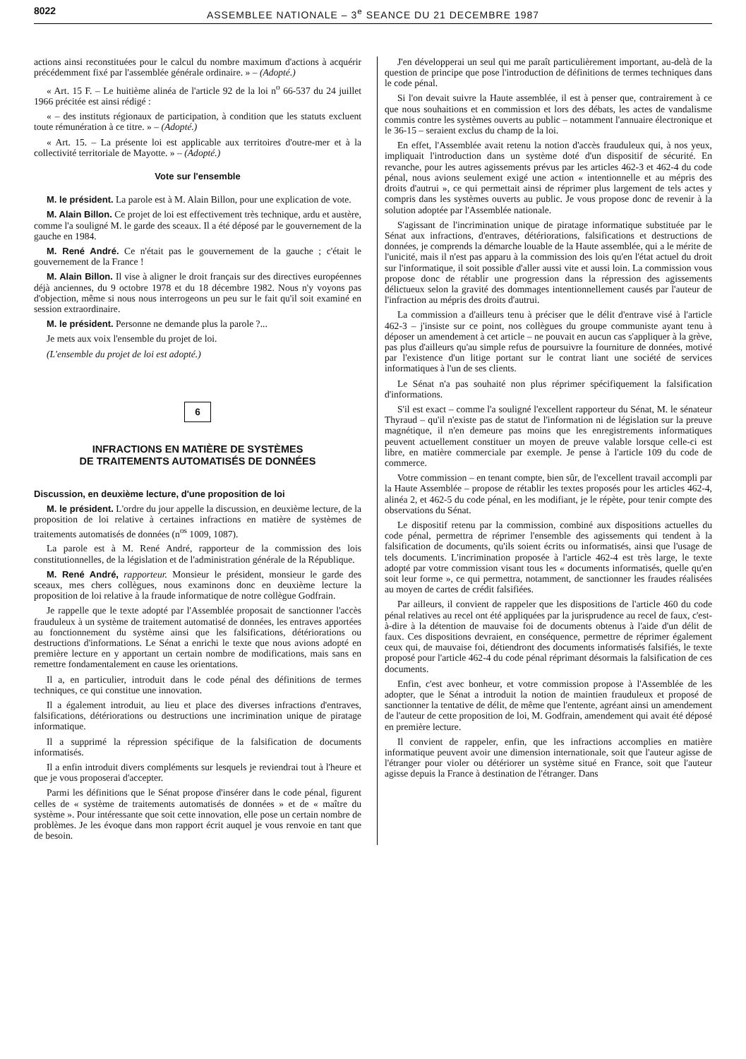8022 ASSEMBLEE NATIONALE – 3<sup>e</sup> SEANCE DU 21 DECEMBRE 1987
actions ainsi reconstituées pour le calcul du nombre maximum d'actions à acquérir précédemment fixé par l'assemblée générale ordinaire. » – (Adopté.)
« Art. 15 F. – Le huitième alinéa de l'article 92 de la loi n<sup>o</sup> 66-537 du 24 juillet 1966 précitée est ainsi rédigé :
« – des instituts régionaux de participation, à condition que les statuts excluent toute rémunération à ce titre. » – (Adopté.)
« Art. 15. – La présente loi est applicable aux territoires d'outre-mer et à la collectivité territoriale de Mayotte. » – (Adopté.)
Vote sur l'ensemble
M. le président. La parole est à M. Alain Billon, pour une explication de vote.
M. Alain Billon. Ce projet de loi est effectivement très technique, ardu et austère, comme l'a souligné M. le garde des sceaux. Il a été déposé par le gouvernement de la gauche en 1984.
M. René André. Ce n'était pas le gouvernement de la gauche ; c'était le gouvernement de la France !
M. Alain Billon. Il vise à aligner le droit français sur des directives européennes déjà anciennes, du 9 octobre 1978 et du 18 décembre 1982. Nous n'y voyons pas d'objection, même si nous nous interrogeons un peu sur le fait qu'il soit examiné en session extraordinaire.
M. le président. Personne ne demande plus la parole ?...
Je mets aux voix l'ensemble du projet de loi.
(L'ensemble du projet de loi est adopté.)
6
INFRACTIONS EN MATIÈRE DE SYSTÈMES
DE TRAITEMENTS AUTOMATISÉS DE DONNÉES
Discussion, en deuxième lecture, d'une proposition de loi
M. le président. L'ordre du jour appelle la discussion, en deuxième lecture, de la proposition de loi relative à certaines infractions en matière de systèmes de traitements automatisés de données (n<sup>os</sup> 1009, 1087).
La parole est à M. René André, rapporteur de la commission des lois constitutionnelles, de la législation et de l'administration générale de la République.
M. René André, rapporteur. Monsieur le président, monsieur le garde des sceaux, mes chers collègues, nous examinons donc en deuxième lecture la proposition de loi relative à la fraude informatique de notre collègue Godfrain.
Je rappelle que le texte adopté par l'Assemblée proposait de sanctionner l'accès frauduleux à un système de traitement automatisé de données, les entraves apportées au fonctionnement du système ainsi que les falsifications, détériorations ou destructions d'informations. Le Sénat a enrichi le texte que nous avions adopté en première lecture en y apportant un certain nombre de modifications, mais sans en remettre fondamentalement en cause les orientations.
Il a, en particulier, introduit dans le code pénal des définitions de termes techniques, ce qui constitue une innovation.
Il a également introduit, au lieu et place des diverses infractions d'entraves, falsifications, détériorations ou destructions une incrimination unique de piratage informatique.
Il a supprimé la répression spécifique de la falsification de documents informatisés.
Il a enfin introduit divers compléments sur lesquels je reviendrai tout à l'heure et que je vous proposerai d'accepter.
Parmi les définitions que le Sénat propose d'insérer dans le code pénal, figurent celles de « système de traitements automatisés de données » et de « maître du système ». Pour intéressante que soit cette innovation, elle pose un certain nombre de problèmes. Je les évoque dans mon rapport écrit auquel je vous renvoie en tant que de besoin.
J'en développerai un seul qui me paraît particulièrement important, au-delà de la question de principe que pose l'introduction de définitions de termes techniques dans le code pénal.
Si l'on devait suivre la Haute assemblée, il est à penser que, contrairement à ce que nous souhaitions et en commission et lors des débats, les actes de vandalisme commis contre les systèmes ouverts au public – notamment l'annuaire électronique et le 36-15 – seraient exclus du champ de la loi.
En effet, l'Assemblée avait retenu la notion d'accès frauduleux qui, à nos yeux, impliquait l'introduction dans un système doté d'un dispositif de sécurité. En revanche, pour les autres agissements prévus par les articles 462-3 et 462-4 du code pénal, nous avions seulement exigé une action « intentionnelle et au mépris des droits d'autrui », ce qui permettait ainsi de réprimer plus largement de tels actes y compris dans les systèmes ouverts au public. Je vous propose donc de revenir à la solution adoptée par l'Assemblée nationale.
S'agissant de l'incrimination unique de piratage informatique substituée par le Sénat aux infractions, d'entraves, détériorations, falsifications et destructions de données, je comprends la démarche louable de la Haute assemblée, qui a le mérite de l'unicité, mais il n'est pas apparu à la commission des lois qu'en l'état actuel du droit sur l'informatique, il soit possible d'aller aussi vite et aussi loin. La commission vous propose donc de rétablir une progression dans la répression des agissements délictueux selon la gravité des dommages intentionnellement causés par l'auteur de l'infraction au mépris des droits d'autrui.
La commission a d'ailleurs tenu à préciser que le délit d'entrave visé à l'article 462-3 – j'insiste sur ce point, nos collègues du groupe communiste ayant tenu à déposer un amendement à cet article – ne pouvait en aucun cas s'appliquer à la grève, pas plus d'ailleurs qu'au simple refus de poursuivre la fourniture de données, motivé par l'existence d'un litige portant sur le contrat liant une société de services informatiques à l'un de ses clients.
Le Sénat n'a pas souhaité non plus réprimer spécifiquement la falsification d'informations.
S'il est exact – comme l'a souligné l'excellent rapporteur du Sénat, M. le sénateur Thyraud – qu'il n'existe pas de statut de l'information ni de législation sur la preuve magnétique, il n'en demeure pas moins que les enregistrements informatiques peuvent actuellement constituer un moyen de preuve valable lorsque celle-ci est libre, en matière commerciale par exemple. Je pense à l'article 109 du code de commerce.
Votre commission – en tenant compte, bien sûr, de l'excellent travail accompli par la Haute Assemblée – propose de rétablir les textes proposés pour les articles 462-4, alinéa 2, et 462-5 du code pénal, en les modifiant, je le répète, pour tenir compte des observations du Sénat.
Le dispositif retenu par la commission, combiné aux dispositions actuelles du code pénal, permettra de réprimer l'ensemble des agissements qui tendent à la falsification de documents, qu'ils soient écrits ou informatisés, ainsi que l'usage de tels documents. L'incrimination proposée à l'article 462-4 est très large, le texte adopté par votre commission visant tous les « documents informatisés, quelle qu'en soit leur forme », ce qui permettra, notamment, de sanctionner les fraudes réalisées au moyen de cartes de crédit falsifiées.
Par ailleurs, il convient de rappeler que les dispositions de l'article 460 du code pénal relatives au recel ont été appliquées par la jurisprudence au recel de faux, c'est-à-dire à la détention de mauvaise foi de documents obtenus à l'aide d'un délit de faux. Ces dispositions devraient, en conséquence, permettre de réprimer également ceux qui, de mauvaise foi, détiendront des documents informatisés falsifiés, le texte proposé pour l'article 462-4 du code pénal réprimant désormais la falsification de ces documents.
Enfin, c'est avec bonheur, et votre commission propose à l'Assemblée de les adopter, que le Sénat a introduit la notion de maintien frauduleux et proposé de sanctionner la tentative de délit, de même que l'entente, agréant ainsi un amendement de l'auteur de cette proposition de loi, M. Godfrain, amendement qui avait été déposé en première lecture.
Il convient de rappeler, enfin, que les infractions accomplies en matière informatique peuvent avoir une dimension internationale, soit que l'auteur agisse de l'étranger pour violer ou détériorer un système situé en France, soit que l'auteur agisse depuis la France à destination de l'étranger. Dans